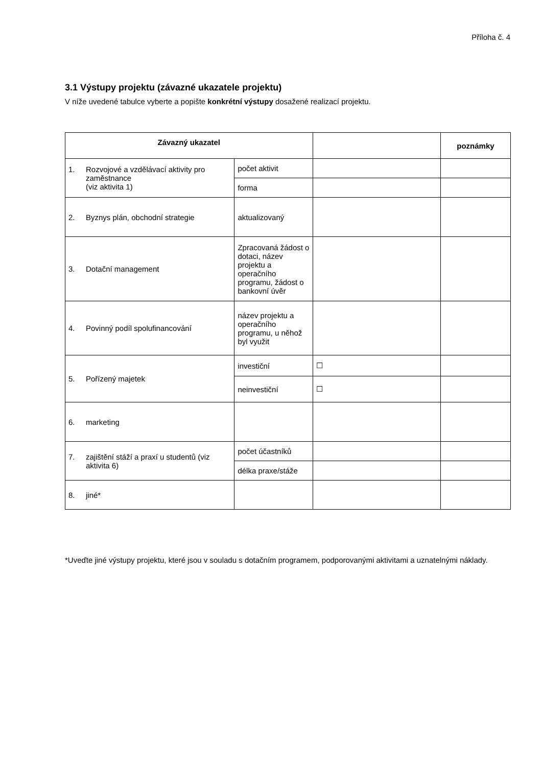Příloha č. 4
3.1 Výstupy projektu (závazné ukazatele projektu)
V níže uvedené tabulce vyberte a popište konkrétní výstupy dosažené realizací projektu.
| Závazný ukazatel | | | poznámky |
| --- | --- | --- | --- |
| 1. Rozvojové a vzdělávací aktivity pro zaměstnance (viz aktivita 1) | počet aktivit | | |
| | forma | | |
| 2. Byznys plán, obchodní strategie | aktualizovaný | | |
| 3. Dotační management | Zpracovaná žádost o dotaci, název projektu a operačního programu, žádost o bankovní úvěr | | |
| 4. Povinný podíl spolufinancování | název projektu a operačního programu, u něhož byl využit | | |
| 5. Pořízený majetek | investiční | ☐ | |
| | neinvestiční | ☐ | |
| 6. marketing | | | |
| 7. zajištění stáží a praxí u studentů (viz aktivita 6) | počet účastníků | | |
| | délka praxe/stáže | | |
| 8. jiné* | | | |
*Uveďte jiné výstupy projektu, které jsou v souladu s dotačním programem, podporovanými aktivitami a uznatelnými náklady.